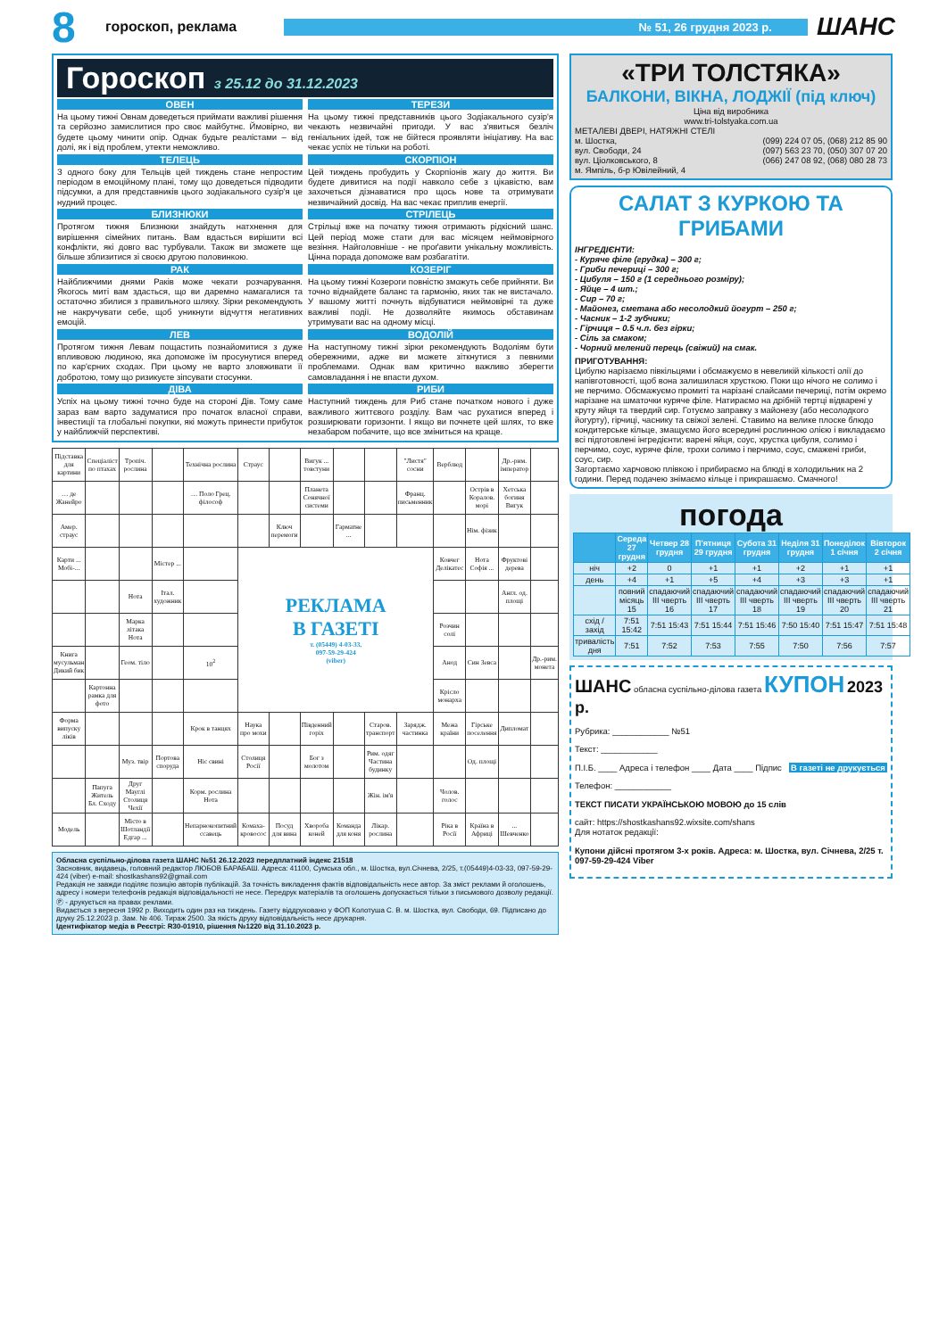8
гороскоп, реклама
№ 51, 26 грудня 2023 р.
ШАНС
Гороскоп з 25.12 до 31.12.2023
ОВЕН
На цьому тижні Овнам доведеться приймати важливі рішення та серйозно замислитися про своє майбутнє. Ймовірно, ви будете цьому чинити опір. Однак будьте реалістами – від долі, як і від проблем, утекти неможливо.
ТЕЛЕЦЬ
З одного боку для Тельців цей тиждень стане непростим періодом в емоційному плані, тому що доведеться підводити підсумки, а для представників цього зодіакального сузір'я це нудний процес.
БЛИЗНЮКИ
Протягом тижня Близнюки знайдуть натхнення для вирішення сімейних питань. Вам вдасться вирішити всі конфлікти, які довго вас турбували. Також ви зможете ще більше зблизитися зі своєю другою половинкою.
РАК
Найближчими днями Раків може чекати розчарування. Якогось миті вам здасться, що ви даремно намагалися та остаточно збилися з правильного шляху. Зірки рекомендують не накручувати себе, щоб уникнути відчуття негативних емоцій.
ЛЕВ
Протягом тижня Левам пощастить познайомитися з дуже впливовою людиною, яка допоможе їм просунутися вперед по кар'єрних сходах. При цьому не варто зловживати її добротою, тому що ризикуєте зіпсувати стосунки.
ДІВА
Успіх на цьому тижні точно буде на стороні Дів. Тому саме зараз вам варто задуматися про початок власної справи, інвестиції та глобальні покупки, які можуть принести прибуток у найближчій перспективі.
ТЕРЕЗИ
На цьому тижні представників цього Зодіакального сузір'я чекають незвичайні пригоди. У вас з'явиться безліч геніальних ідей, тож не бійтеся проявляти ініціативу. На вас чекає успіх не тільки на роботі.
СКОРПІОН
Цей тиждень пробудить у Скорпіонів жагу до життя. Ви будете дивитися на події навколо себе з цікавістю, вам захочеться дізнаватися про щось нове та отримувати незвичайний досвід. На вас чекає приплив енергії.
СТРІЛЕЦЬ
Стрільці вже на початку тижня отримають рідкісний шанс. Цей період може стати для вас місяцем неймовірного везіння. Найголовніше - не проґавити унікальну можливість. Цінна порада допоможе вам розбагатіти.
КОЗЕРІГ
На цьому тижні Козероги повністю зможуть себе прийняти. Ви точно віднайдете баланс та гармонію, яких так не вистачало. У вашому житті почнуть відбуватися неймовірні та дуже важливі події. Не дозволяйте якимось обставинам утримувати вас на одному місці.
ВОДОЛІЙ
На наступному тижні зірки рекомендують Водоліям бути обережними, адже ви можете зіткнутися з певними проблемами. Однак вам критично важливо зберегти самовладання і не впасти духом.
РИБИ
Наступний тиждень для Риб стане початком нового і дуже важливого життєвого розділу. Вам час рухатися вперед і розширювати горизонти. І якщо ви почнете цей шлях, то вже незабаром побачите, що все зміниться на краще.
| Підставка для картини | Спеціаліст по птахах | Тропіч. рослина | | Технічна рослина | Страус | | Вигук ... товстуни | | | "Листя" сосни | Верблюд | | Др.-рим. імператор | |
| … де Жанейро | | | | … Поло Грец. філософ | | | Планета Сонячної системи | | | Франц. письменник | | Острів в Коралов. морі | Хетська богиня Вигук | |
| Амер. страус | | | | | | Ключ перемоги | | Гарматне ... | | | | Нім. фізик | | |
| Карти ... Мобі-... | | | Містер ... | | РЕКЛАМА В ГАЗЕТІ т. (05449) 4-03-33, 097-59-29-424 (viber) | | | | | | Ковчег Делікатес | Нота Софія ... | Фруктові дерева | |
| | | Нота | Італ. художник | | | | | | | | | | Англ. од. площі | |
| | | Марка літака Нота | | | | | | | | | Розчин солі | | | |
| Книга мусульман Дикий бик | | Геом. тіло | | 10<sup>2</sup> | | | | | | | Анод | Син Зевса | | Др.-рим. монета |
| | Картонна рамка для фото | | | | | | | | | | Крісло монарха | | | |
| Форма випуску ліків | | | | Крок в танцях | Наука про мохи | | Південний горіх | | Старов. транспорт | Зарядж. частинка | Межа країни | Гірське поселення | Дипломат | |
| | | Муз. твір | Портова споруда | Ніс свині | Столиця Росії | | Бог з молотом | | Рим. одяг Частина будинку | | | Од. площі | | |
| | Папуга Житель Бл. Сходу | Друг Мауглі Столиця Чехії | | Корм. рослина Нота | | | | | Жін. ім'я | | Чолов. голос | | | |
| Модель | | Місто в Шотландії Едгар ... | | Непарнокопитний ссавець | Комаха-кровосос | Посуд для вина | Хвороба коней | Команда для коня | Лікар. рослина | | Ріка в Росії | Країна в Африці | ... Шевченко | |
Обласна суспільно-ділова газета ШАНС №51 26.12.2023 передплатний індекс 21518
Засновник, видавець, головний редактор ЛЮБОВ БАРАБАШ. Адреса: 41100, Сумська обл., м. Шостка, вул.Січнева, 2/25, т.(05449)4-03-33, 097-59-29-424 (viber) e-mail: shostkashans92@gmail.com
Редакція не завжди поділяє позицію авторів публікацій. За точність викладення фактів відповідальність несе автор. За зміст реклами й оголошень, адресу і номери телефонів редакція відповідальності не несе. Передрук матеріалів та оголошень допускається тільки з письмового дозволу редакції. Ⓟ - друкується на правах реклами.
Видається з вересня 1992 р. Виходить один раз на тиждень. Газету віддруковано у ФОП Колотуша С. В. м. Шостка, вул. Свободи, 69. Підписано до друку 25.12.2023 р. Зам. № 406. Тираж 2500. За якість друку відповідальність несе друкарня.
Ідентифікатор медіа в Реєстрі: R30-01910, рішення №1220 від 31.10.2023 р.
«ТРИ ТОЛСТЯКА»
БАЛКОНИ, ВІКНА, ЛОДЖІЇ (під ключ)
Ціна від виробника
www.tri-tolstyaka.com.ua
МЕТАЛЕВІ ДВЕРІ, НАТЯЖНІ СТЕЛІ
м. Шостка,
вул. Свободи, 24
вул. Ціолковського, 8
м. Ямпіль, б-р Ювілейний, 4
(099) 224 07 05, (068) 212 85 90
(097) 563 23 70, (050) 307 07 20
(066) 247 08 92, (068) 080 28 73
САЛАТ З КУРКОЮ ТА ГРИБАМИ
ІНГРЕДІЄНТИ:
- Куряче філе (грудка) – 300 г;
- Гриби печериці – 300 г;
- Цибуля – 150 г (1 середнього розміру);
- Яйце – 4 шт.;
- Сир – 70 г;
- Майонез, сметана або несолодкий йогурт – 250 г;
- Часник – 1-2 зубчики;
- Гірчиця – 0.5 ч.л. без гірки;
- Сіль за смаком;
- Чорний мелений перець (свіжий) на смак.
ПРИГОТУВАННЯ:
Цибулю нарізаємо півкільцями і обсмажуємо в невеликій кількості олії до напівготовності, щоб вона залишилася хрусткою. Поки що нічого не солимо і не перчимо. Обсмажуємо промиті та нарізані слайсами печериці, потім окремо нарізане на шматочки куряче філе. Натираємо на дрібній тертці відварені у круту яйця та твердий сир. Готуємо заправку з майонезу (або несолодкого йогурту), гірчиці, часнику та свіжої зелені. Ставимо на велике плоске блюдо кондитерське кільце, змащуємо його всередині рослинною олією і викладаємо всі підготовлені інгредієнти: варені яйця, соус, хрустка цибуля, солимо і перчимо, соус, куряче філе, трохи солимо і перчимо, соус, смажені гриби, соус, сир.
Загортаємо харчовою плівкою і прибираємо на блюді в холодильник на 2 години. Перед подачею знімаємо кільце і прикрашаємо. Смачного!
погода
| | Середа 27 грудня | Четвер 28 грудня | П'ятниця 29 грудня | Субота 31 грудня | Неділя 31 грудня | Понеділок 1 січня | Вівторок 2 січня |
| --- | --- | --- | --- | --- | --- | --- | --- |
| ніч | +2 | 0 | +1 | +1 | +2 | +1 | +1 |
| день | +4 | +1 | +5 | +4 | +3 | +3 | +1 |
| | повний місяць 15 | спадаючий III чверть 16 | спадаючий III чверть 17 | спадаючий III чверть 18 | спадаючий III чверть 19 | спадаючий III чверть 20 | спадаючий III чверть 21 |
| схід / захід | 7:51 15:42 | 7:51 15:43 | 7:51 15:44 | 7:51 15:46 | 7:50 15:40 | 7:51 15:47 | 7:51 15:48 |
| тривалість дня | 7:51 | 7:52 | 7:53 | 7:55 | 7:50 | 7:56 | 7:57 |
ШАНС обласна суспільно-ділова газета КУПОН 2023 р.
Рубрика: ____________ №51
Текст: ____________
В газеті не друкується
П.І.Б. ____ Адреса і телефон ____ Дата ____ Підпис
Телефон: ____________
ТЕКСТ ПИСАТИ УКРАЇНСЬКОЮ МОВОЮ до 15 слів
сайт: https://shostkashans92.wixsite.com/shans
Для нотаток редакції:
Купони дійсні протягом 3-х років. Адреса: м. Шостка, вул. Січнева, 2/25 т. 097-59-29-424 Viber